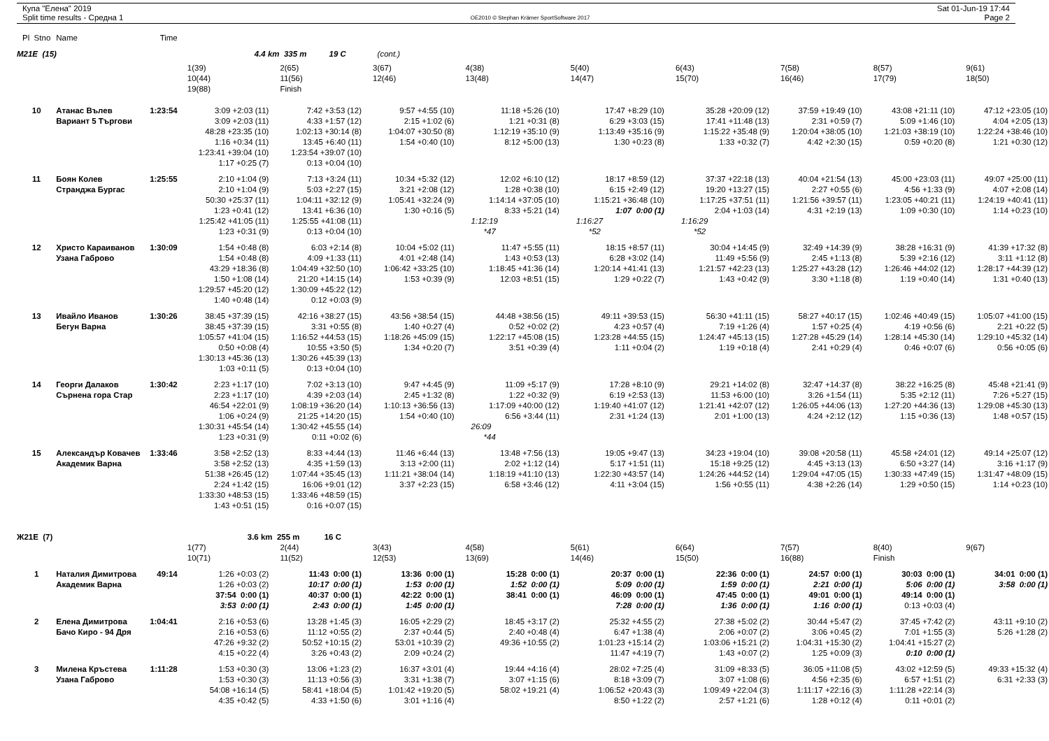Купа "Елена" 2019
Split time results - Средна 1
OE2010 © Stephan Krämer SportSoftware 2017
Sat 01-Jun-19 17:44
Page 2
| Pl Stno | Name | Time | | | | | | | | | |
| M21E (15) | | | 4.4 km 335 m 19 C (cont.) | | | | | | | | |
| | | | 1(39) | 2(65) | 3(67) | 4(38) | 5(40) | 6(43) | 7(58) | 8(57) | 9(61) |
| | | | 10(44) | 11(56) | 12(46) | 13(48) | 14(47) | 15(70) | 16(46) | 17(79) | 18(50) |
| | | | 19(88) | Finish | | | | | | | |
| 10 | Атанас Вълев | 1:23:54 | 3:09 +2:03 (11) | 7:42 +3:53 (12) | 9:57 +4:55 (10) | 11:18 +5:26 (10) | 17:47 +8:29 (10) | 35:28 +20:09 (12) | 37:59 +19:49 (10) | 43:08 +21:11 (10) | 47:12 +23:05 (10) |
| | Вариант 5 Търгови | | 3:09 +2:03 (11) | 4:33 +1:57 (12) | 2:15 +1:02 (6) | 1:21 +0:31 (8) | 6:29 +3:03 (15) | 17:41 +11:48 (13) | 2:31 +0:59 (7) | 5:09 +1:46 (10) | 4:04 +2:05 (13) |
| | | | 48:28 +23:35 (10) | 1:02:13 +30:14 (8) | 1:04:07 +30:50 (8) | 1:12:19 +35:10 (9) | 1:13:49 +35:16 (9) | 1:15:22 +35:48 (9) | 1:20:04 +38:05 (10) | 1:21:03 +38:19 (10) | 1:22:24 +38:46 (10) |
| | | | 1:16 +0:34 (11) | 13:45 +6:40 (11) | 1:54 +0:40 (10) | 8:12 +5:00 (13) | 1:30 +0:23 (8) | 1:33 +0:32 (7) | 4:42 +2:30 (15) | 0:59 +0:20 (8) | 1:21 +0:30 (12) |
| | | | 1:23:41 +39:04 (10) | 1:23:54 +39:07 (10) | | | | | | | |
| | | | 1:17 +0:25 (7) | 0:13 +0:04 (10) | | | | | | | |
| 11 | Боян Колев | 1:25:55 | 2:10 +1:04 (9) | 7:13 +3:24 (11) | 10:34 +5:32 (12) | 12:02 +6:10 (12) | 18:17 +8:59 (12) | 37:37 +22:18 (13) | 40:04 +21:54 (13) | 45:00 +23:03 (11) | 49:07 +25:00 (11) |
| | Странджа Бургас | | 2:10 +1:04 (9) | 5:03 +2:27 (15) | 3:21 +2:08 (12) | 1:28 +0:38 (10) | 6:15 +2:49 (12) | 19:20 +13:27 (15) | 2:27 +0:55 (6) | 4:56 +1:33 (9) | 4:07 +2:08 (14) |
| | | | 50:30 +25:37 (11) | 1:04:11 +32:12 (9) | 1:05:41 +32:24 (9) | 1:14:14 +37:05 (10) | 1:15:21 +36:48 (10) | 1:17:25 +37:51 (11) | 1:21:56 +39:57 (11) | 1:23:05 +40:21 (11) | 1:24:19 +40:41 (11) |
| | | | 1:23 +0:41 (12) | 13:41 +6:36 (10) | 1:30 +0:16 (5) | 8:33 +5:21 (14) | 1:07 0:00 (1) | 2:04 +1:03 (14) | 4:31 +2:19 (13) | 1:09 +0:30 (10) | 1:14 +0:23 (10) |
| | | | 1:25:42 +41:05 (11) | 1:25:55 +41:08 (11) | | 1:12:19 | 1:16:27 | 1:16:29 | | | |
| | | | 1:23 +0:31 (9) | 0:13 +0:04 (10) | | *47 | *52 | *52 | | | |
| 12 | Христо Караиванов | 1:30:09 | 1:54 +0:48 (8) | 6:03 +2:14 (8) | 10:04 +5:02 (11) | 11:47 +5:55 (11) | 18:15 +8:57 (11) | 30:04 +14:45 (9) | 32:49 +14:39 (9) | 38:28 +16:31 (9) | 41:39 +17:32 (8) |
| | Узана Габрово | | 1:54 +0:48 (8) | 4:09 +1:33 (11) | 4:01 +2:48 (14) | 1:43 +0:53 (13) | 6:28 +3:02 (14) | 11:49 +5:56 (9) | 2:45 +1:13 (8) | 5:39 +2:16 (12) | 3:11 +1:12 (8) |
| | | | 43:29 +18:36 (8) | 1:04:49 +32:50 (10) | 1:06:42 +33:25 (10) | 1:18:45 +41:36 (14) | 1:20:14 +41:41 (13) | 1:21:57 +42:23 (13) | 1:25:27 +43:28 (12) | 1:26:46 +44:02 (12) | 1:28:17 +44:39 (12) |
| | | | 1:50 +1:08 (14) | 21:20 +14:15 (14) | 1:53 +0:39 (9) | 12:03 +8:51 (15) | 1:29 +0:22 (7) | 1:43 +0:42 (9) | 3:30 +1:18 (8) | 1:19 +0:40 (14) | 1:31 +0:40 (13) |
| | | | 1:29:57 +45:20 (12) | 1:30:09 +45:22 (12) | | | | | | | |
| | | | 1:40 +0:48 (14) | 0:12 +0:03 (9) | | | | | | | |
| 13 | Ивайло Иванов | 1:30:26 | 38:45 +37:39 (15) | 42:16 +38:27 (15) | 43:56 +38:54 (15) | 44:48 +38:56 (15) | 49:11 +39:53 (15) | 56:30 +41:11 (15) | 58:27 +40:17 (15) | 1:02:46 +40:49 (15) | 1:05:07 +41:00 (15) |
| | Бегун Варна | | 38:45 +37:39 (15) | 3:31 +0:55 (8) | 1:40 +0:27 (4) | 0:52 +0:02 (2) | 4:23 +0:57 (4) | 7:19 +1:26 (4) | 1:57 +0:25 (4) | 4:19 +0:56 (6) | 2:21 +0:22 (5) |
| | | | 1:05:57 +41:04 (15) | 1:16:52 +44:53 (15) | 1:18:26 +45:09 (15) | 1:22:17 +45:08 (15) | 1:23:28 +44:55 (15) | 1:24:47 +45:13 (15) | 1:27:28 +45:29 (14) | 1:28:14 +45:30 (14) | 1:29:10 +45:32 (14) |
| | | | 0:50 +0:08 (4) | 10:55 +3:50 (5) | 1:34 +0:20 (7) | 3:51 +0:39 (4) | 1:11 +0:04 (2) | 1:19 +0:18 (4) | 2:41 +0:29 (4) | 0:46 +0:07 (6) | 0:56 +0:05 (6) |
| | | | 1:30:13 +45:36 (13) | 1:30:26 +45:39 (13) | | | | | | | |
| | | | 1:03 +0:11 (5) | 0:13 +0:04 (10) | | | | | | | |
| 14 | Георги Далаков | 1:30:42 | 2:23 +1:17 (10) | 7:02 +3:13 (10) | 9:47 +4:45 (9) | 11:09 +5:17 (9) | 17:28 +8:10 (9) | 29:21 +14:02 (8) | 32:47 +14:37 (8) | 38:22 +16:25 (8) | 45:48 +21:41 (9) |
| | Сърнена гора Стар | | 2:23 +1:17 (10) | 4:39 +2:03 (14) | 2:45 +1:32 (8) | 1:22 +0:32 (9) | 6:19 +2:53 (13) | 11:53 +6:00 (10) | 3:26 +1:54 (11) | 5:35 +2:12 (11) | 7:26 +5:27 (15) |
| | | | 46:54 +22:01 (9) | 1:08:19 +36:20 (14) | 1:10:13 +36:56 (13) | 1:17:09 +40:00 (12) | 1:19:40 +41:07 (12) | 1:21:41 +42:07 (12) | 1:26:05 +44:06 (13) | 1:27:20 +44:36 (13) | 1:29:08 +45:30 (13) |
| | | | 1:06 +0:24 (9) | 21:25 +14:20 (15) | 1:54 +0:40 (10) | 6:56 +3:44 (11) | 2:31 +1:24 (13) | 2:01 +1:00 (13) | 4:24 +2:12 (12) | 1:15 +0:36 (13) | 1:48 +0:57 (15) |
| | | | 1:30:31 +45:54 (14) | 1:30:42 +45:55 (14) | | 26:09 | | | | | |
| | | | 1:23 +0:31 (9) | 0:11 +0:02 (6) | | *44 | | | | | |
| 15 | Александър Ковачев | 1:33:46 | 3:58 +2:52 (13) | 8:33 +4:44 (13) | 11:46 +6:44 (13) | 13:48 +7:56 (13) | 19:05 +9:47 (13) | 34:23 +19:04 (10) | 39:08 +20:58 (11) | 45:58 +24:01 (12) | 49:14 +25:07 (12) |
| | Академик Варна | | 3:58 +2:52 (13) | 4:35 +1:59 (13) | 3:13 +2:00 (11) | 2:02 +1:12 (14) | 5:17 +1:51 (11) | 15:18 +9:25 (12) | 4:45 +3:13 (13) | 6:50 +3:27 (14) | 3:16 +1:17 (9) |
| | | | 51:38 +26:45 (12) | 1:07:44 +35:45 (13) | 1:11:21 +38:04 (14) | 1:18:19 +41:10 (13) | 1:22:30 +43:57 (14) | 1:24:26 +44:52 (14) | 1:29:04 +47:05 (15) | 1:30:33 +47:49 (15) | 1:31:47 +48:09 (15) |
| | | | 2:24 +1:42 (15) | 16:06 +9:01 (12) | 3:37 +2:23 (15) | 6:58 +3:46 (12) | 4:11 +3:04 (15) | 1:56 +0:55 (11) | 4:38 +2:26 (14) | 1:29 +0:50 (15) | 1:14 +0:23 (10) |
| | | | 1:33:30 +48:53 (15) | 1:33:46 +48:59 (15) | | | | | | | |
| | | | 1:43 +0:51 (15) | 0:16 +0:07 (15) | | | | | | | |
| Ж21E (7) | | | 3.6 km 255 m 16 C | | | | | | | | |
| | | | 1(77) | 2(44) | 3(43) | 4(58) | 5(61) | 6(64) | 7(57) | 8(40) | 9(67) |
| | | | 10(71) | 11(52) | 12(53) | 13(69) | 14(46) | 15(50) | 16(88) | Finish | |
| 1 | Наталия Димитрова | 49:14 | 1:26 +0:03 (2) | 11:43 0:00 (1) | 13:36 0:00 (1) | 15:28 0:00 (1) | 20:37 0:00 (1) | 22:36 0:00 (1) | 24:57 0:00 (1) | 30:03 0:00 (1) | 34:01 0:00 (1) |
| | Академик Варна | | 1:26 +0:03 (2) | 10:17 0:00 (1) | 1:53 0:00 (1) | 1:52 0:00 (1) | 5:09 0:00 (1) | 1:59 0:00 (1) | 2:21 0:00 (1) | 5:06 0:00 (1) | 3:58 0:00 (1) |
| | | | 37:54 0:00 (1) | 40:37 0:00 (1) | 42:22 0:00 (1) | 38:41 0:00 (1) | 46:09 0:00 (1) | 47:45 0:00 (1) | 49:01 0:00 (1) | 49:14 0:00 (1) | |
| | | | 3:53 0:00 (1) | 2:43 0:00 (1) | 1:45 0:00 (1) | | 7:28 0:00 (1) | 1:36 0:00 (1) | 1:16 0:00 (1) | 0:13 +0:03 (4) | |
| 2 | Елена Димитрова | 1:04:41 | 2:16 +0:53 (6) | 13:28 +1:45 (3) | 16:05 +2:29 (2) | 18:45 +3:17 (2) | 25:32 +4:55 (2) | 27:38 +5:02 (2) | 30:44 +5:47 (2) | 37:45 +7:42 (2) | 43:11 +9:10 (2) |
| | Бачо Киро - 94 Дря | | 2:16 +0:53 (6) | 11:12 +0:55 (2) | 2:37 +0:44 (5) | 2:40 +0:48 (4) | 6:47 +1:38 (4) | 2:06 +0:07 (2) | 3:06 +0:45 (2) | 7:01 +1:55 (3) | 5:26 +1:28 (2) |
| | | | 47:26 +9:32 (2) | 50:52 +10:15 (2) | 53:01 +10:39 (2) | 49:36 +10:55 (2) | 1:01:23 +15:14 (2) | 1:03:06 +15:21 (2) | 1:04:31 +15:30 (2) | 1:04:41 +15:27 (2) | |
| | | | 4:15 +0:22 (4) | 3:26 +0:43 (2) | 2:09 +0:24 (2) | | 11:47 +4:19 (7) | 1:43 +0:07 (2) | 1:25 +0:09 (3) | 0:10 0:00 (1) | |
| 3 | Милена Кръстева | 1:11:28 | 1:53 +0:30 (3) | 13:06 +1:23 (2) | 16:37 +3:01 (4) | 19:44 +4:16 (4) | 28:02 +7:25 (4) | 31:09 +8:33 (5) | 36:05 +11:08 (5) | 43:02 +12:59 (5) | 49:33 +15:32 (4) |
| | Узана Габрово | | 1:53 +0:30 (3) | 11:13 +0:56 (3) | 3:31 +1:38 (7) | 3:07 +1:15 (6) | 8:18 +3:09 (7) | 3:07 +1:08 (6) | 4:56 +2:35 (6) | 6:57 +1:51 (2) | 6:31 +2:33 (3) |
| | | | 54:08 +16:14 (5) | 58:41 +18:04 (5) | 1:01:42 +19:20 (5) | 58:02 +19:21 (4) | 1:06:52 +20:43 (3) | 1:09:49 +22:04 (3) | 1:11:17 +22:16 (3) | 1:11:28 +22:14 (3) | |
| | | | 4:35 +0:42 (5) | 4:33 +1:50 (6) | 3:01 +1:16 (4) | | 8:50 +1:22 (2) | 2:57 +1:21 (6) | 1:28 +0:12 (4) | 0:11 +0:01 (2) | |